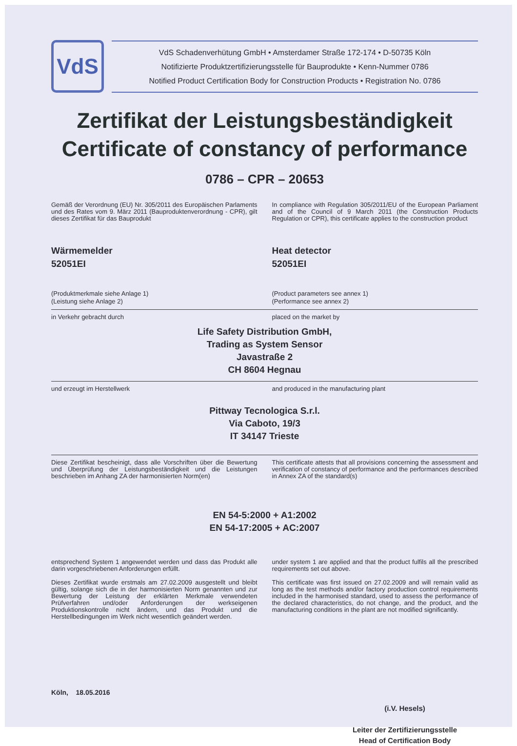VdS
VdS Schadenverhütung GmbH • Amsterdamer Straße 172-174 • D-50735 Köln
Notifizierte Produktzertifizierungsstelle für Bauprodukte • Kenn-Nummer 0786
Notified Product Certification Body for Construction Products • Registration No. 0786
Zertifikat der Leistungsbeständigkeit
Certificate of constancy of performance
0786 – CPR – 20653
Gemäß der Verordnung (EU) Nr. 305/2011 des Europäischen Parlaments und des Rates vom 9. März 2011 (Bauproduktenverordnung - CPR), gilt dieses Zertifikat für das Bauprodukt
In compliance with Regulation 305/2011/EU of the European Parliament and of the Council of 9 March 2011 (the Construction Products Regulation or CPR), this certificate applies to the construction product
Wärmemelder
52051EI
Heat detector
52051EI
(Produktmerkmale siehe Anlage 1)
(Leistung siehe Anlage 2)
(Product parameters see annex 1)
(Performance see annex 2)
in Verkehr gebracht durch placed on the market by
Life Safety Distribution GmbH,
Trading as System Sensor
Javastraße 2
CH 8604 Hegnau
und erzeugt im Herstellwerk and produced in the manufacturing plant
Pittway Tecnologica S.r.l.
Via Caboto, 19/3
IT 34147 Trieste
Diese Zertifikat bescheinigt, dass alle Vorschriften über die Bewertung und Überprüfung der Leistungsbeständigkeit und die Leistungen beschrieben im Anhang ZA der harmonisierten Norm(en)
This certificate attests that all provisions concerning the assessment and verification of constancy of performance and the performances described in Annex ZA of the standard(s)
EN 54-5:2000 + A1:2002
EN 54-17:2005 + AC:2007
entsprechend System 1 angewendet werden und dass das Produkt alle darin vorgeschriebenen Anforderungen erfüllt.
Dieses Zertifikat wurde erstmals am 27.02.2009 ausgestellt und bleibt gültig, solange sich die in der harmonisierten Norm genannten und zur Bewertung der Leistung der erklärten Merkmale verwendeten Prüfverfahren und/oder Anforderungen der werkseigenen Produktionskontrolle nicht ändern, und das Produkt und die Herstellbedingungen im Werk nicht wesentlich geändert werden.
under system 1 are applied and that the product fulfils all the prescribed requirements set out above.
This certificate was first issued on 27.02.2009 and will remain valid as long as the test methods and/or factory production control requirements included in the harmonised standard, used to assess the performance of the declared characteristics, do not change, and the product, and the manufacturing conditions in the plant are not modified significantly.
Köln, 18.05.2016
(i.V. Hesels)
Leiter der Zertifizierungsstelle
Head of Certification Body